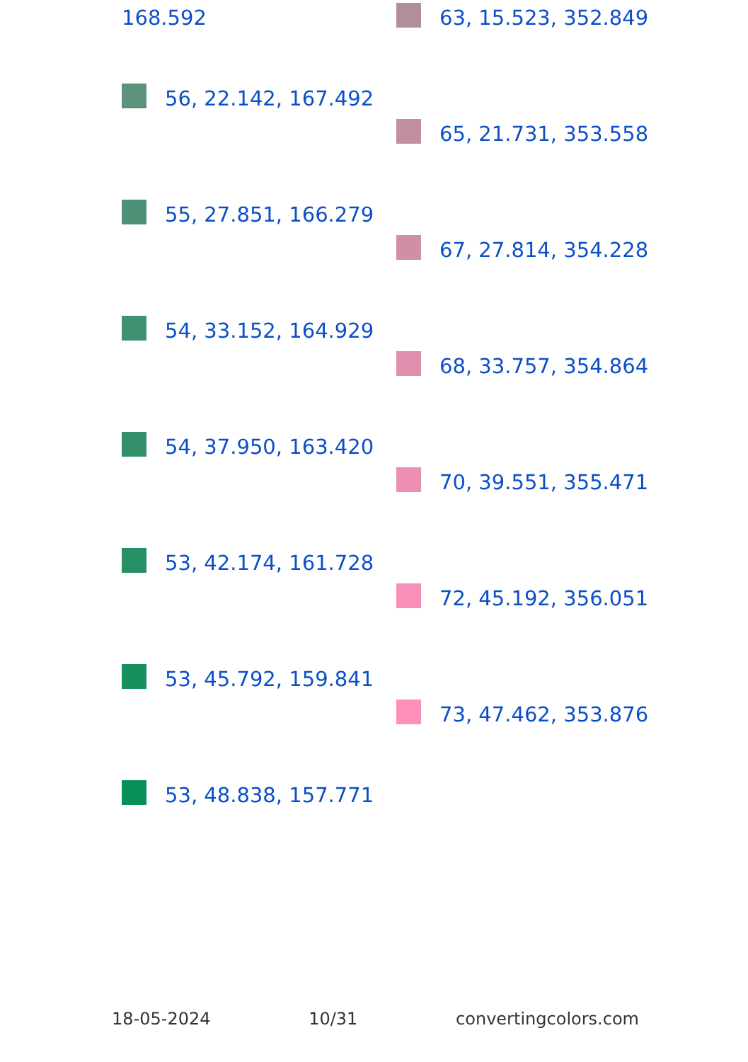168.592
56, 22.142, 167.492
55, 27.851, 166.279
54, 33.152, 164.929
54, 37.950, 163.420
53, 42.174, 161.728
53, 45.792, 159.841
53, 48.838, 157.771
63, 15.523, 352.849
65, 21.731, 353.558
67, 27.814, 354.228
68, 33.757, 354.864
70, 39.551, 355.471
72, 45.192, 356.051
73, 47.462, 353.876
18-05-2024 10/31 convertingcolors.com